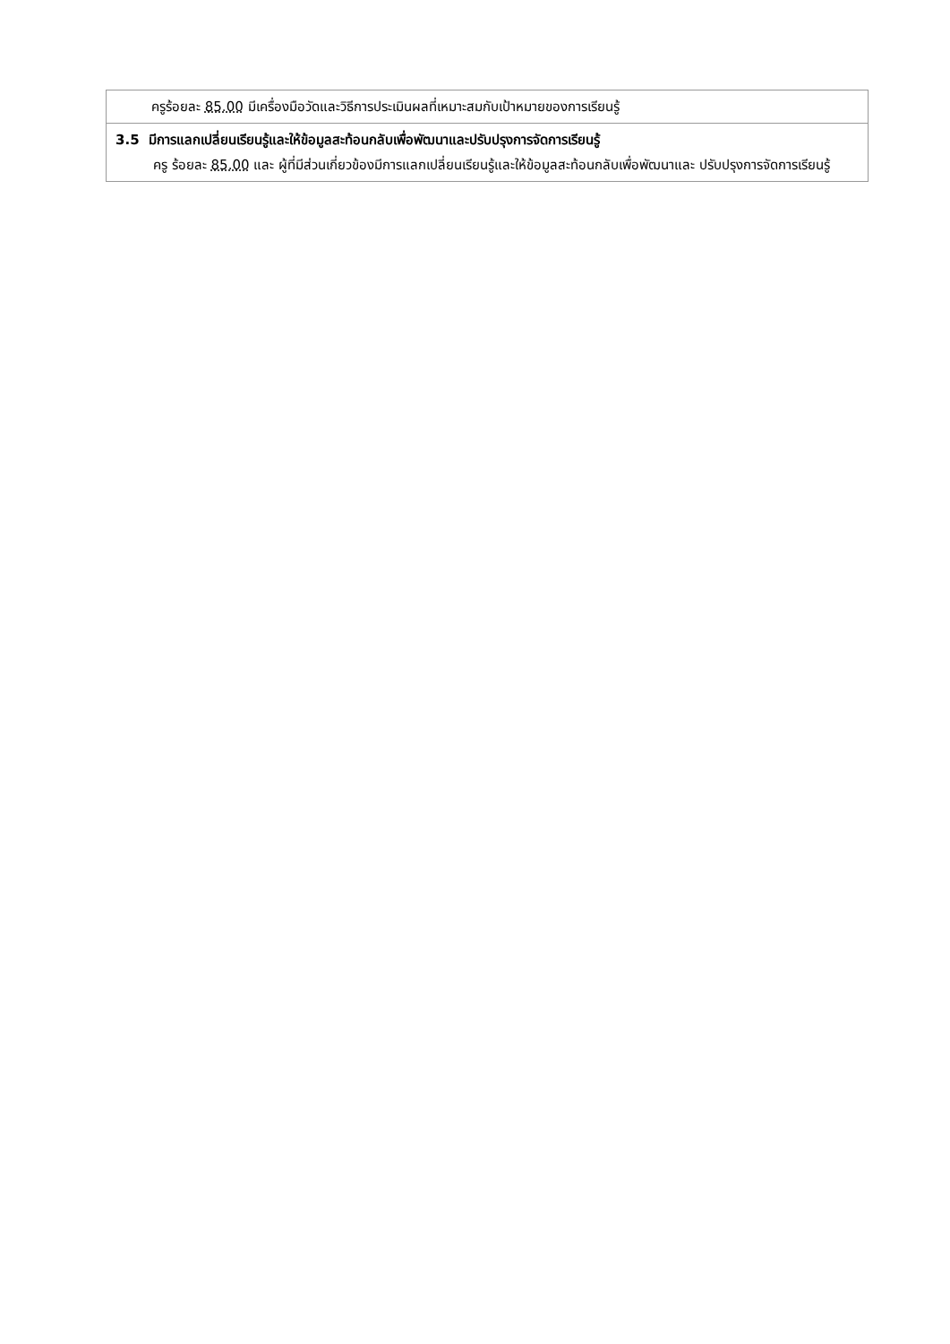| ครูร้อยละ 85.00 มีเครื่องมือวัดและวิธีการประเมินผลที่เหมาะสมกับเป้าหมายของการเรียนรู้ |
| 3.5 มีการแลกเปลี่ยนเรียนรู้และให้ข้อมูลสะท้อนกลับเพื่อพัฒนาและปรับปรุงการจัดการเรียนรู้ ครู ร้อยละ 85.00 และ ผู้ที่มีส่วนเกี่ยวข้องมีการแลกเปลี่ยนเรียนรู้และให้ข้อมูลสะท้อนกลับเพื่อพัฒนาและ ปรับปรุงการจัดการเรียนรู้ |